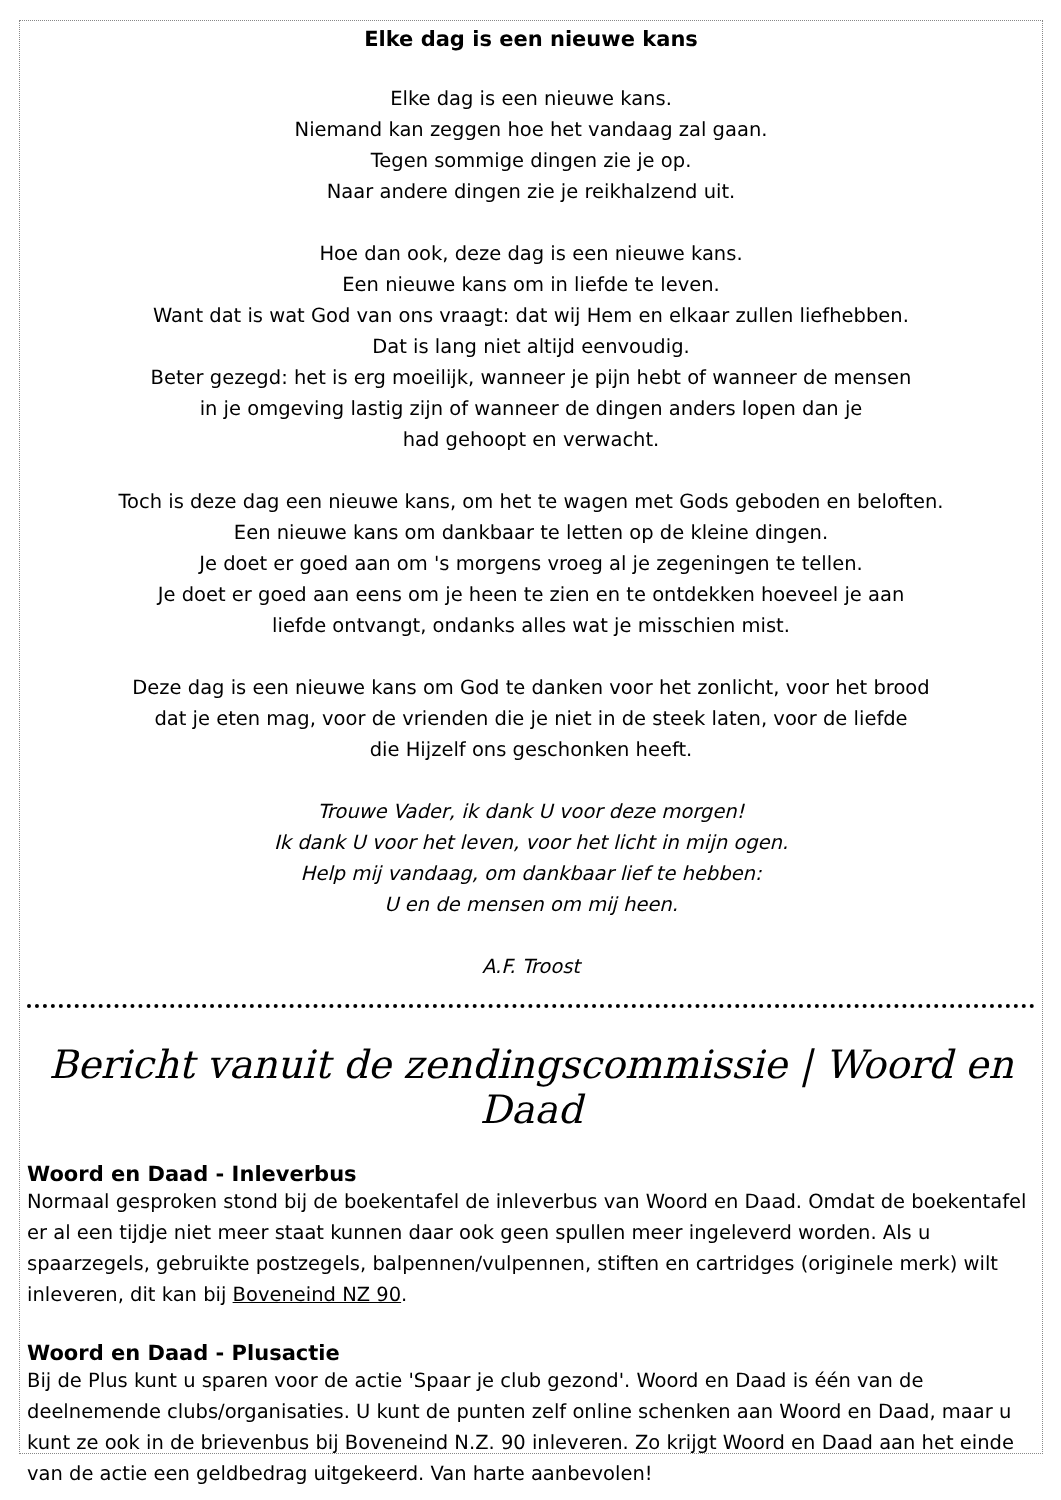Elke dag is een nieuwe kans
Elke dag is een nieuwe kans.
Niemand kan zeggen hoe het vandaag zal gaan.
Tegen sommige dingen zie je op.
Naar andere dingen zie je reikhalzend uit.
Hoe dan ook, deze dag is een nieuwe kans.
Een nieuwe kans om in liefde te leven.
Want dat is wat God van ons vraagt: dat wij Hem en elkaar zullen liefhebben.
Dat is lang niet altijd eenvoudig.
Beter gezegd: het is erg moeilijk, wanneer je pijn hebt of wanneer de mensen
in je omgeving lastig zijn of wanneer de dingen anders lopen dan je
had gehoopt en verwacht.
Toch is deze dag een nieuwe kans, om het te wagen met Gods geboden en beloften.
Een nieuwe kans om dankbaar te letten op de kleine dingen.
Je doet er goed aan om 's morgens vroeg al je zegeningen te tellen.
Je doet er goed aan eens om je heen te zien en te ontdekken hoeveel je aan
liefde ontvangt, ondanks alles wat je misschien mist.
Deze dag is een nieuwe kans om God te danken voor het zonlicht, voor het brood
dat je eten mag, voor de vrienden die je niet in de steek laten, voor de liefde
die Hijzelf ons geschonken heeft.
Trouwe Vader, ik dank U voor deze morgen!
Ik dank U voor het leven, voor het licht in mijn ogen.
Help mij vandaag, om dankbaar lief te hebben:
U en de mensen om mij heen.
A.F. Troost
Bericht vanuit de zendingscommissie | Woord en Daad
Woord en Daad - Inleverbus
Normaal gesproken stond bij de boekentafel de inleverbus van Woord en Daad. Omdat de boekentafel er al een tijdje niet meer staat kunnen daar ook geen spullen meer ingeleverd worden. Als u spaarzegels, gebruikte postzegels, balpennen/vulpennen, stiften en cartridges (originele merk) wilt inleveren, dit kan bij Boveneind NZ 90.
Woord en Daad - Plusactie
Bij de Plus kunt u sparen voor de actie 'Spaar je club gezond'. Woord en Daad is één van de deelnemende clubs/organisaties. U kunt de punten zelf online schenken aan Woord en Daad, maar u kunt ze ook in de brievenbus bij Boveneind N.Z. 90 inleveren. Zo krijgt Woord en Daad aan het einde van de actie een geldbedrag uitgekeerd. Van harte aanbevolen!